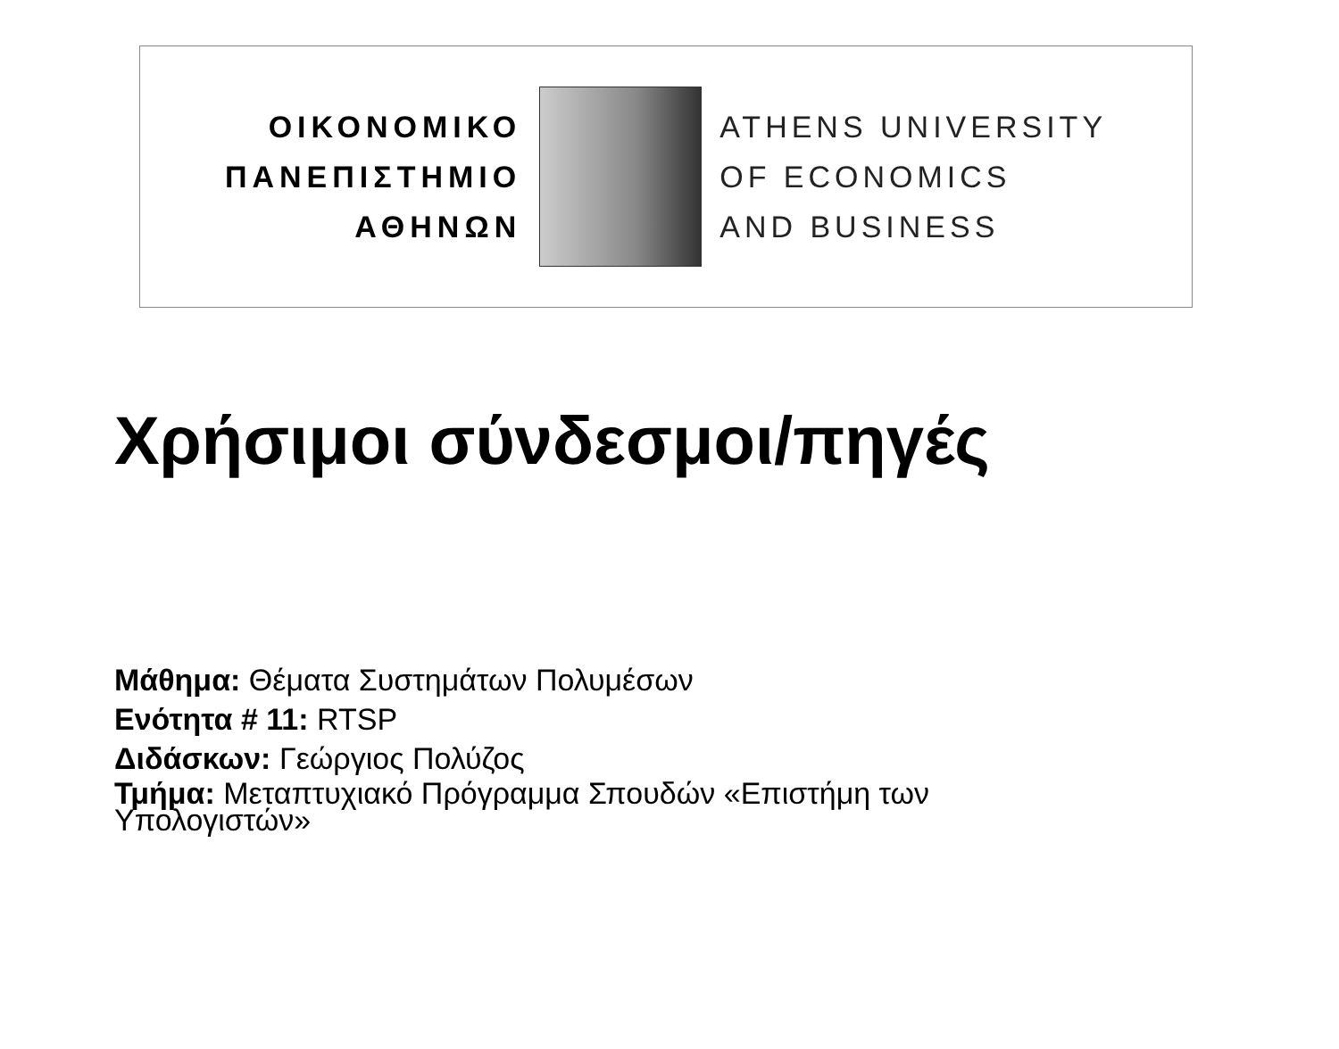ΟΙΚΟΝΟΜΙΚΟ
ΠΑΝΕΠΙΣΤΗΜΙΟ
ΑΘΗΝΩΝ
ATHENS UNIVERSITY
OF ECONOMICS
AND BUSINESS
Χρήσιμοι σύνδεσμοι/πηγές
Μάθημα: Θέματα Συστημάτων Πολυμέσων
Ενότητα # 11: RTSP
Διδάσκων: Γεώργιος Πολύζος
Τμήμα: Μεταπτυχιακό Πρόγραμμα Σπουδών «Επιστήμη των Υπολογιστών»